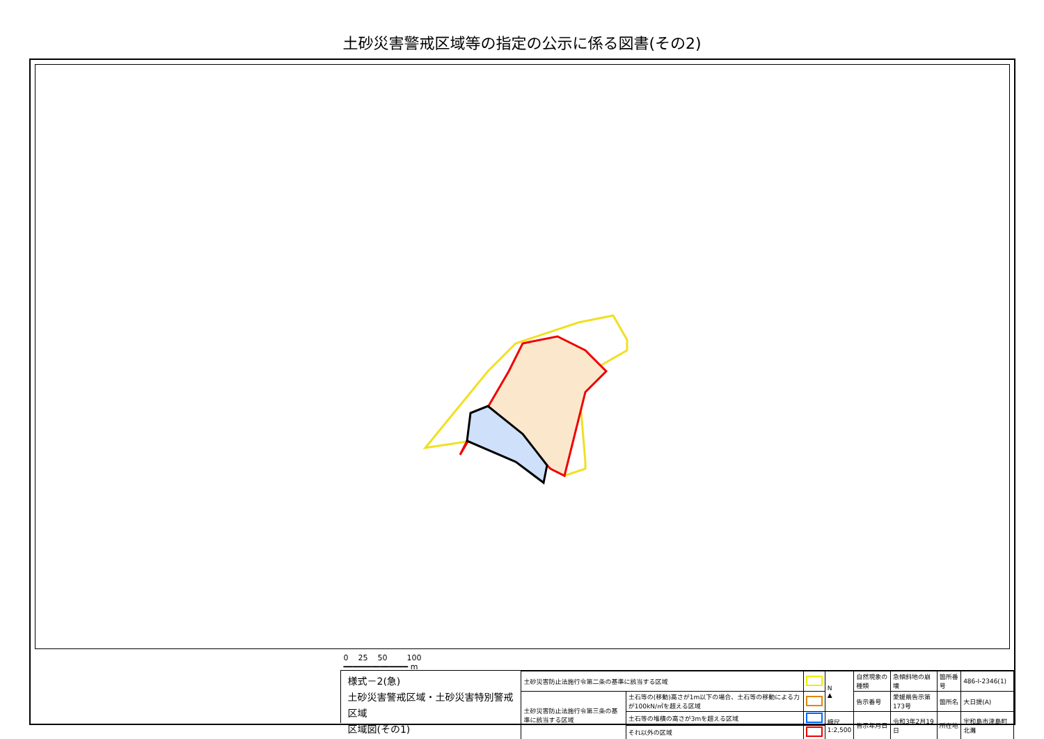土砂災害警戒区域等の指定の公示に係る図書(その2)
0 25 50 100
━━━━━━━━━━━━━━ m
様式－2(急)
土砂災害警戒区域・土砂災害特別警戒区域
区域図(その1)
| 土砂災害防止法施行令第二条の基準に該当する区域 | | | N ▲ | 自然現象の種類 | 急傾斜地の崩壊 | 箇所番号 | 486-Ⅰ-2346(1) |
| 土砂災害防止法施行令第三条の基準に該当する区域 | 土石等の(移動)高さが1m以下の場合、土石等の移動による力が100kN/㎡を超える区域 | | | 告示番号 | 愛媛県告示第173号 | 箇所名 | 大日提(A) |
| | 土石等の堆積の高さが3mを超える区域 | | 縮尺 1:2,500 | 告示年月日 | 令和3年2月19日 | 所在地 | 宇和島市津島町北灘 |
| | それ以外の区域 | | | | | | |